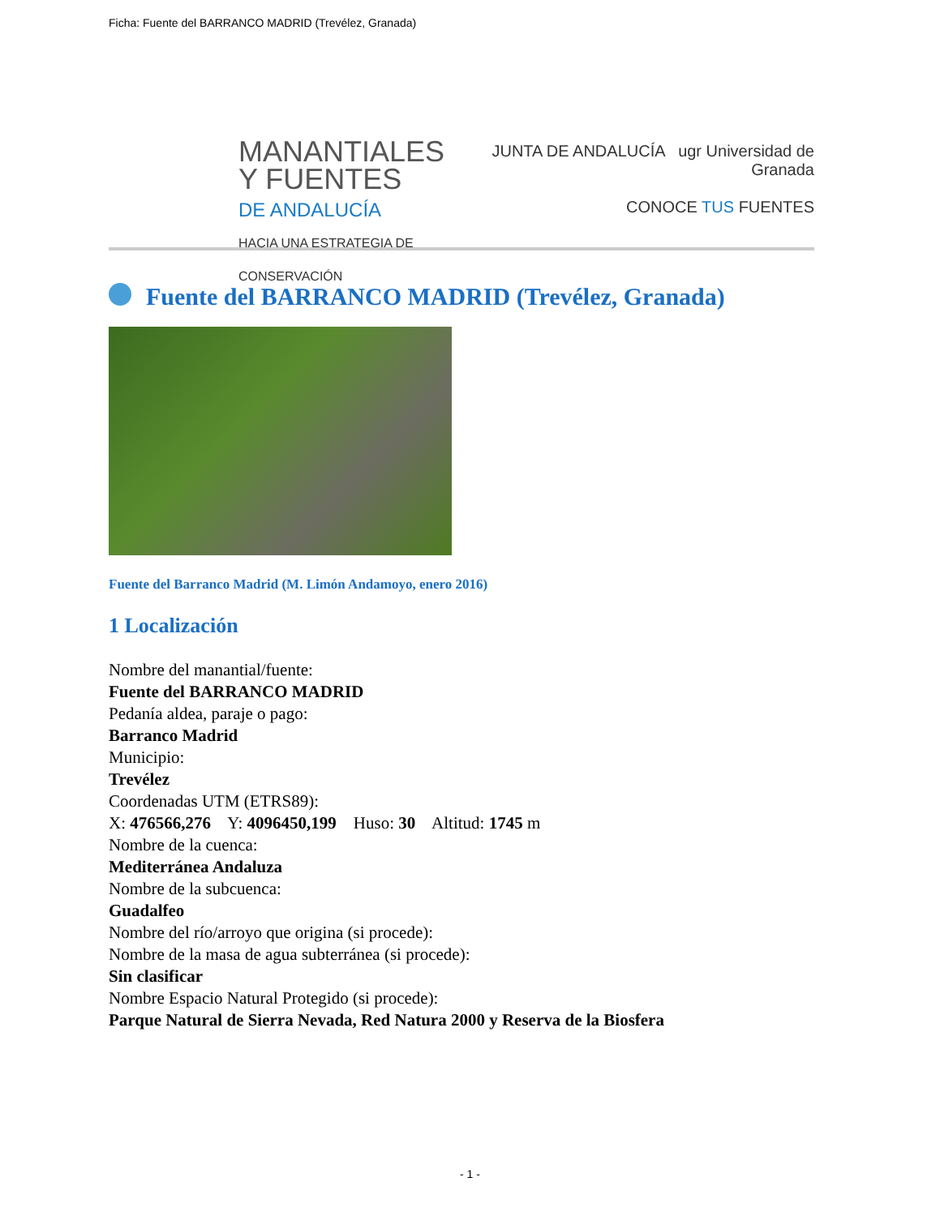Ficha: Fuente del BARRANCO MADRID (Trevélez, Granada)
MANANTIALES
Y FUENTES
DE ANDALUCÍA
HACIA UNA ESTRATEGIA DE CONSERVACIÓN
JUNTA DE ANDALUCÍA ugr Universidad de Granada
CONOCE TUS FUENTES
Fuente del BARRANCO MADRID (Trevélez, Granada)
Fuente del Barranco Madrid (M. Limón Andamoyo, enero 2016)
1 Localización
Nombre del manantial/fuente:
Fuente del BARRANCO MADRID
Pedanía aldea, paraje o pago:
Barranco Madrid
Municipio:
Trevélez
Coordenadas UTM (ETRS89):
X: 476566,276 Y: 4096450,199 Huso: 30 Altitud: 1745 m
Nombre de la cuenca:
Mediterránea Andaluza
Nombre de la subcuenca:
Guadalfeo
Nombre del río/arroyo que origina (si procede):
Nombre de la masa de agua subterránea (si procede):
Sin clasificar
Nombre Espacio Natural Protegido (si procede):
Parque Natural de Sierra Nevada, Red Natura 2000 y Reserva de la Biosfera
- 1 -